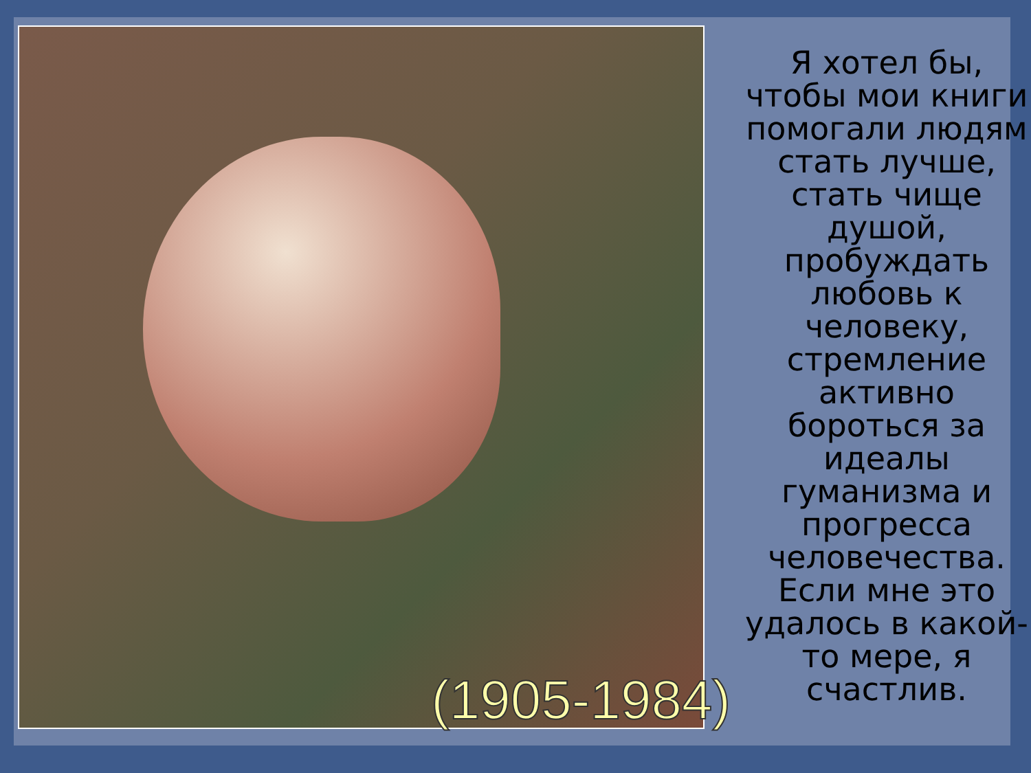(1905-1984)
Я хотел бы, чтобы мои книги помогали людям стать лучше, стать чище душой, пробуждать любовь к человеку, стремление активно бороться за идеалы гуманизма и прогресса человечества. Если мне это удалось в какой-то мере, я счастлив.